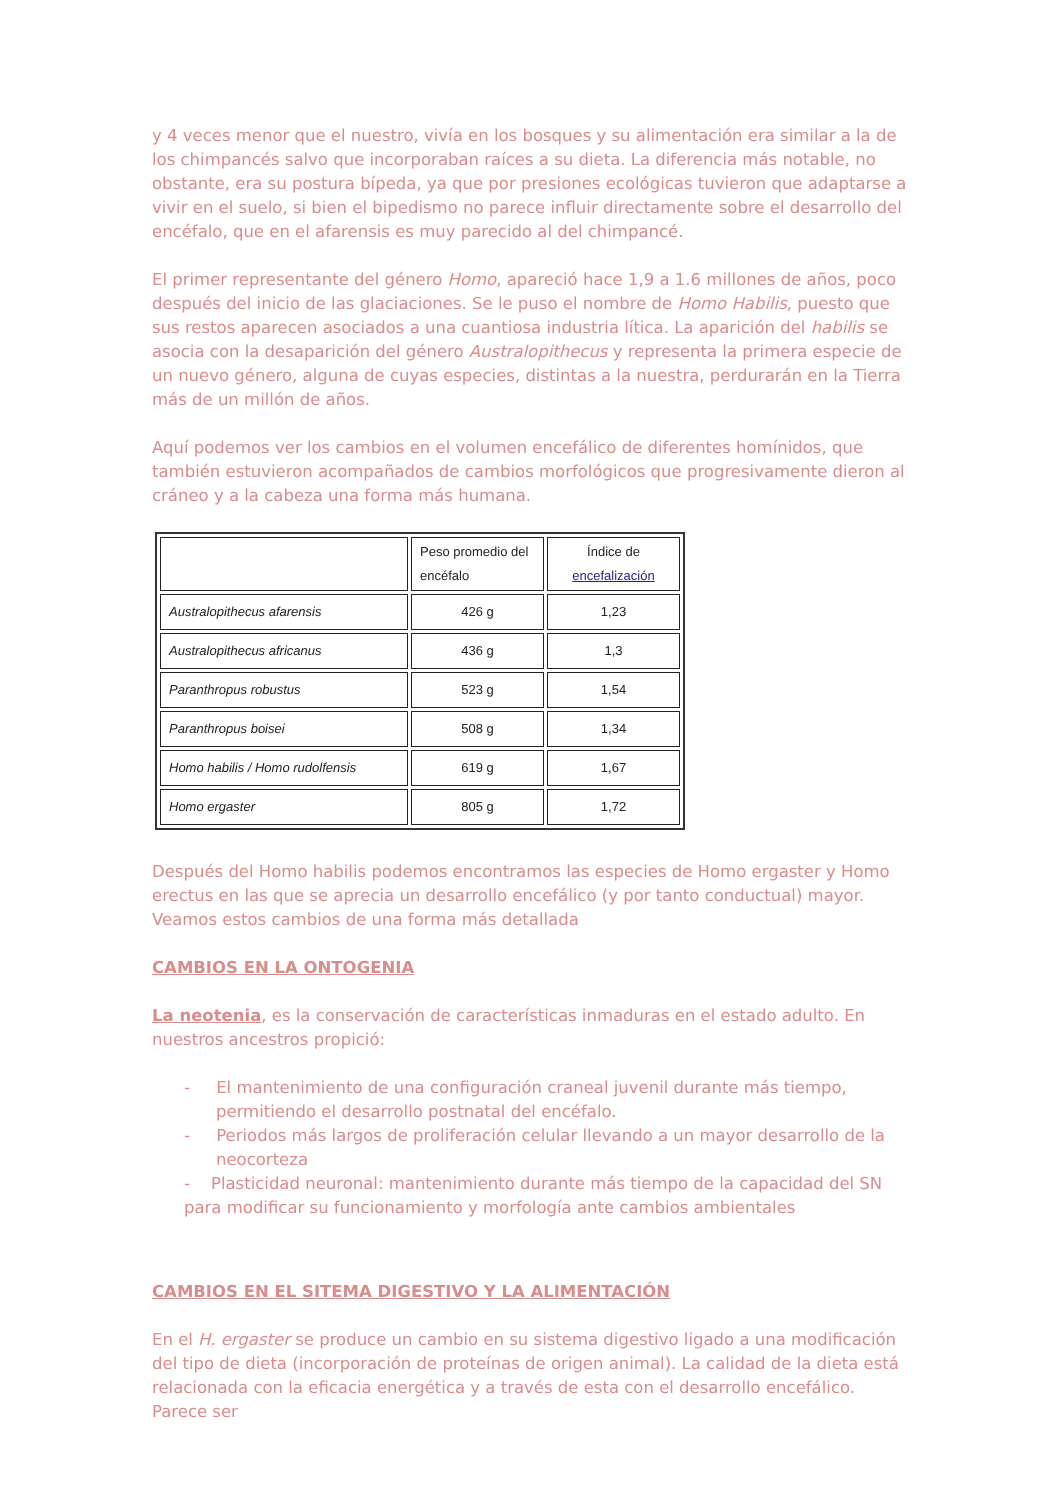y 4 veces menor que el nuestro, vivía en los bosques y su alimentación era similar a la de los chimpancés salvo que incorporaban raíces a su dieta. La diferencia más notable, no obstante, era su postura bípeda, ya que por presiones ecológicas tuvieron que adaptarse a vivir en el suelo, si bien el bipedismo no parece influir directamente sobre el desarrollo del encéfalo, que en el afarensis es muy parecido al del chimpancé.
El primer representante del género Homo, apareció hace 1,9 a 1.6 millones de años, poco después del inicio de las glaciaciones. Se le puso el nombre de Homo Habilis, puesto que sus restos aparecen asociados a una cuantiosa industria lítica. La aparición del habilis se asocia con la desaparición del género Australopithecus y representa la primera especie de un nuevo género, alguna de cuyas especies, distintas a la nuestra, perdurarán en la Tierra más de un millón de años.
Aquí podemos ver los cambios en el volumen encefálico de diferentes homínidos, que también estuvieron acompañados de cambios morfológicos que progresivamente dieron al cráneo y a la cabeza una forma más humana.
| | Peso promedio del encéfalo | Índice de encefalización |
| --- | --- | --- |
| Australopithecus afarensis | 426 g | 1,23 |
| Australopithecus africanus | 436 g | 1,3 |
| Paranthropus robustus | 523 g | 1,54 |
| Paranthropus boisei | 508 g | 1,34 |
| Homo habilis / Homo rudolfensis | 619 g | 1,67 |
| Homo ergaster | 805 g | 1,72 |
Después del Homo habilis podemos encontramos las especies de Homo ergaster y Homo erectus en las que se aprecia un desarrollo encefálico (y por tanto conductual) mayor. Veamos estos cambios de una forma más detallada
CAMBIOS EN LA ONTOGENIA
La neotenia, es la conservación de características inmaduras en el estado adulto. En nuestros ancestros propició:
- El mantenimiento de una configuración craneal juvenil durante más tiempo, permitiendo el desarrollo postnatal del encéfalo.
- Periodos más largos de proliferación celular llevando a un mayor desarrollo de la neocorteza
- Plasticidad neuronal: mantenimiento durante más tiempo de la capacidad del SN para modificar su funcionamiento y morfología ante cambios ambientales
CAMBIOS EN EL SITEMA DIGESTIVO Y LA ALIMENTACIÓN
En el H. ergaster se produce un cambio en su sistema digestivo ligado a una modificación del tipo de dieta (incorporación de proteínas de origen animal). La calidad de la dieta está relacionada con la eficacia energética y a través de esta con el desarrollo encefálico. Parece ser